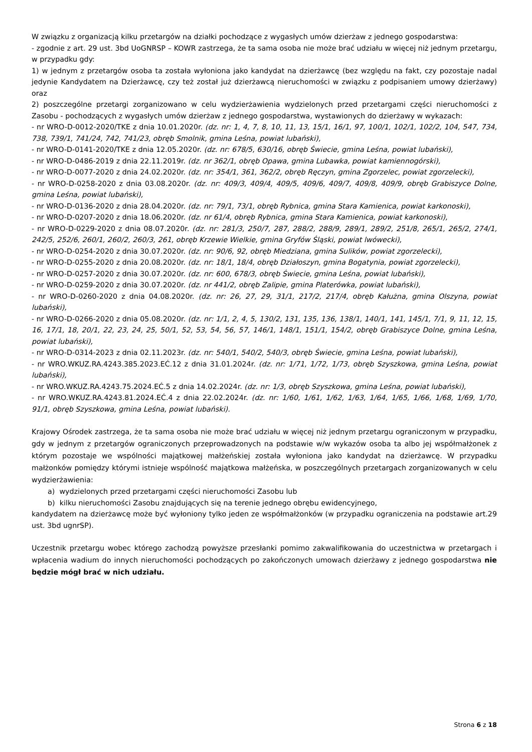W związku z organizacją kilku przetargów na działki pochodzące z wygasłych umów dzierżaw z jednego gospodarstwa:
- zgodnie z art. 29 ust. 3bd UoGNRSP – KOWR zastrzega, że ta sama osoba nie może brać udziału w więcej niż jednym przetargu, w przypadku gdy:
1) w jednym z przetargów osoba ta została wyłoniona jako kandydat na dzierżawcę (bez względu na fakt, czy pozostaje nadal jedynie Kandydatem na Dzierżawcę, czy też został już dzierżawcą nieruchomości w związku z podpisaniem umowy dzierżawy) oraz
2) poszczególne przetargi zorganizowano w celu wydzierżawienia wydzielonych przed przetargami części nieruchomości z Zasobu - pochodzących z wygasłych umów dzierżaw z jednego gospodarstwa, wystawionych do dzierżawy w wykazach:
- nr WRO-D-0012-2020/TKE z dnia 10.01.2020r. (dz. nr: 1, 4, 7, 8, 10, 11, 13, 15/1, 16/1, 97, 100/1, 102/1, 102/2, 104, 547, 734, 738, 739/1, 741/24, 742, 741/23, obręb Smolnik, gmina Leśna, powiat lubański),
- nr WRO-D-0141-2020/TKE z dnia 12.05.2020r. (dz. nr: 678/5, 630/16, obręb Świecie, gmina Leśna, powiat lubański),
- nr WRO-D-0486-2019 z dnia 22.11.2019r. (dz. nr 362/1, obręb Opawa, gmina Lubawka, powiat kamiennogórski),
- nr WRO-D-0077-2020 z dnia 24.02.2020r. (dz. nr: 354/1, 361, 362/2, obręb Ręczyn, gmina Zgorzelec, powiat zgorzelecki),
- nr WRO-D-0258-2020 z dnia 03.08.2020r. (dz. nr: 409/3, 409/4, 409/5, 409/6, 409/7, 409/8, 409/9, obręb Grabiszyce Dolne, gmina Leśna, powiat lubański),
- nr WRO-D-0136-2020 z dnia 28.04.2020r. (dz. nr: 79/1, 73/1, obręb Rybnica, gmina Stara Kamienica, powiat karkonoski),
- nr WRO-D-0207-2020 z dnia 18.06.2020r. (dz. nr 61/4, obręb Rybnica, gmina Stara Kamienica, powiat karkonoski),
- nr WRO-D-0229-2020 z dnia 08.07.2020r. (dz. nr: 281/3, 250/7, 287, 288/2, 288/9, 289/1, 289/2, 251/8, 265/1, 265/2, 274/1, 242/5, 252/6, 260/1, 260/2, 260/3, 261, obręb Krzewie Wielkie, gmina Gryfów Śląski, powiat lwówecki),
- nr WRO-D-0254-2020 z dnia 30.07.2020r. (dz. nr: 90/6, 92, obręb Miedziana, gmina Sulików, powiat zgorzelecki),
- nr WRO-D-0255-2020 z dnia 20.08.2020r. (dz. nr: 18/1, 18/4, obręb Działoszyn, gmina Bogatynia, powiat zgorzelecki),
- nr WRO-D-0257-2020 z dnia 30.07.2020r. (dz. nr: 600, 678/3, obręb Świecie, gmina Leśna, powiat lubański),
- nr WRO-D-0259-2020 z dnia 30.07.2020r. (dz. nr 441/2, obręb Zalipie, gmina Platerówka, powiat lubański),
- nr WRO-D-0260-2020 z dnia 04.08.2020r. (dz. nr: 26, 27, 29, 31/1, 217/2, 217/4, obręb Kałużna, gmina Olszyna, powiat lubański),
- nr WRO-D-0266-2020 z dnia 05.08.2020r. (dz. nr: 1/1, 2, 4, 5, 130/2, 131, 135, 136, 138/1, 140/1, 141, 145/1, 7/1, 9, 11, 12, 15, 16, 17/1, 18, 20/1, 22, 23, 24, 25, 50/1, 52, 53, 54, 56, 57, 146/1, 148/1, 151/1, 154/2, obręb Grabiszyce Dolne, gmina Leśna, powiat lubański),
- nr WRO-D-0314-2023 z dnia 02.11.2023r. (dz. nr: 540/1, 540/2, 540/3, obręb Świecie, gmina Leśna, powiat lubański),
- nr WRO.WKUZ.RA.4243.385.2023.EĆ.12 z dnia 31.01.2024r. (dz. nr: 1/71, 1/72, 1/73, obręb Szyszkowa, gmina Leśna, powiat lubański),
- nr WRO.WKUZ.RA.4243.75.2024.EĆ.5 z dnia 14.02.2024r. (dz. nr: 1/3, obręb Szyszkowa, gmina Leśna, powiat lubański),
- nr WRO.WKUZ.RA.4243.81.2024.EĆ.4 z dnia 22.02.2024r. (dz. nr: 1/60, 1/61, 1/62, 1/63, 1/64, 1/65, 1/66, 1/68, 1/69, 1/70, 91/1, obręb Szyszkowa, gmina Leśna, powiat lubański).
Krajowy Ośrodek zastrzega, że ta sama osoba nie może brać udziału w więcej niż jednym przetargu ograniczonym w przypadku, gdy w jednym z przetargów ograniczonych przeprowadzonych na podstawie w/w wykazów osoba ta albo jej współmałżonek z którym pozostaje we wspólności majątkowej małżeńskiej została wyłoniona jako kandydat na dzierżawcę. W przypadku małżonków pomiędzy którymi istnieje wspólność majątkowa małżeńska, w poszczególnych przetargach zorganizowanych w celu wydzierżawienia:
a) wydzielonych przed przetargami części nieruchomości Zasobu lub
b) kilku nieruchomości Zasobu znajdujących się na terenie jednego obrębu ewidencyjnego,
kandydatem na dzierżawcę może być wyłoniony tylko jeden ze współmałżonków (w przypadku ograniczenia na podstawie art.29 ust. 3bd ugnrSP).
Uczestnik przetargu wobec którego zachodzą powyższe przesłanki pomimo zakwalifikowania do uczestnictwa w przetargach i wpłacenia wadium do innych nieruchomości pochodzących po zakończonych umowach dzierżawy z jednego gospodarstwa nie będzie mógł brać w nich udziału.
Strona 6 z 18